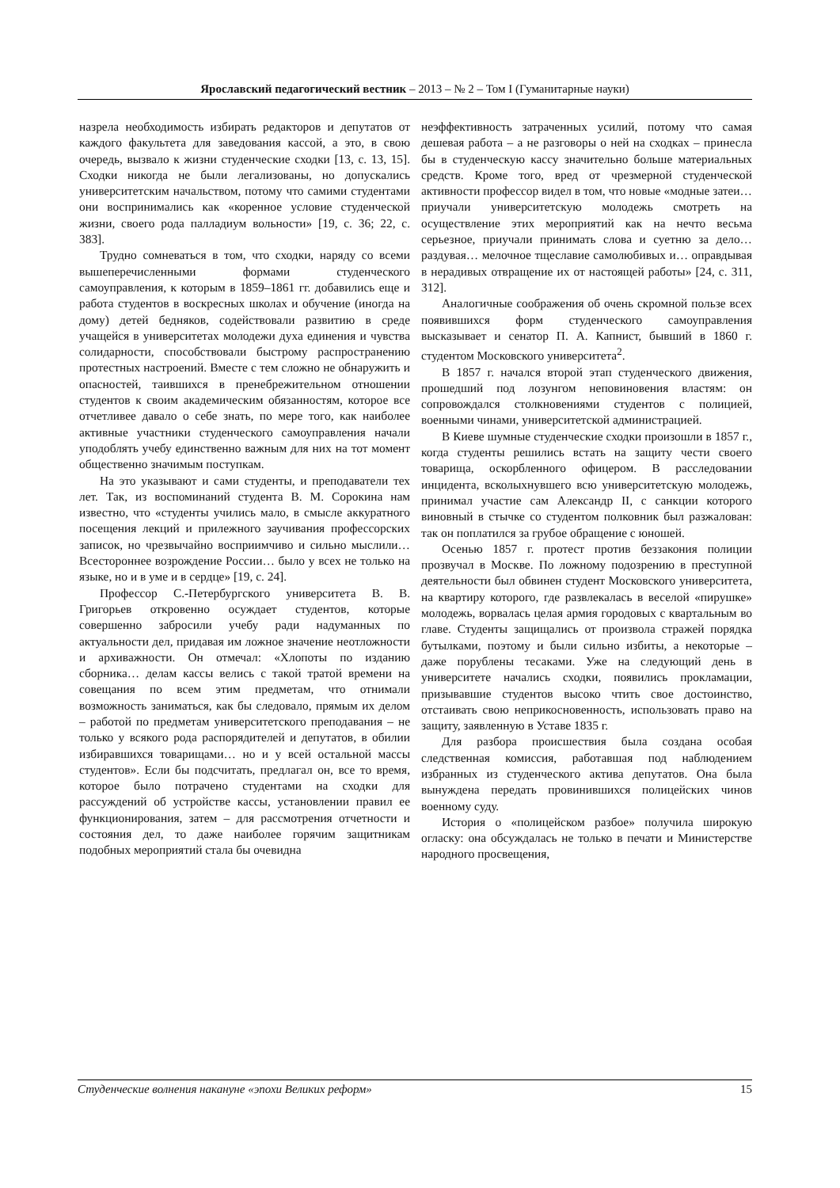Ярославский педагогический вестник – 2013 – № 2 – Том I (Гуманитарные науки)
назрела необходимость избирать редакторов и депутатов от каждого факультета для заведования кассой, а это, в свою очередь, вызвало к жизни студенческие сходки [13, с. 13, 15]. Сходки никогда не были легализованы, но допускались университетским начальством, потому что самими студентами они воспринимались как «коренное условие студенческой жизни, своего рода палладиум вольности» [19, с. 36; 22, с. 383].
Трудно сомневаться в том, что сходки, наряду со всеми вышеперечисленными формами студенческого самоуправления, к которым в 1859–1861 гг. добавились еще и работа студентов в воскресных школах и обучение (иногда на дому) детей бедняков, содействовали развитию в среде учащейся в университетах молодежи духа единения и чувства солидарности, способствовали быстрому распространению протестных настроений. Вместе с тем сложно не обнаружить и опасностей, таившихся в пренебрежительном отношении студентов к своим академическим обязанностям, которое все отчетливее давало о себе знать, по мере того, как наиболее активные участники студенческого самоуправления начали уподоблять учебу единственно важным для них на тот момент общественно значимым поступкам.
На это указывают и сами студенты, и преподаватели тех лет. Так, из воспоминаний студента В. М. Сорокина нам известно, что «студенты учились мало, в смысле аккуратного посещения лекций и прилежного заучивания профессорских записок, но чрезвычайно восприимчиво и сильно мыслили… Всестороннее возрождение России… было у всех не только на языке, но и в уме и в сердце» [19, с. 24].
Профессор С.-Петербургского университета В. В. Григорьев откровенно осуждает студентов, которые совершенно забросили учебу ради надуманных по актуальности дел, придавая им ложное значение неотложности и архиважности. Он отмечал: «Хлопоты по изданию сборника… делам кассы велись с такой тратой времени на совещания по всем этим предметам, что отнимали возможность заниматься, как бы следовало, прямым их делом – работой по предметам университетского преподавания – не только у всякого рода распорядителей и депутатов, в обилии избиравшихся товарищами… но и у всей остальной массы студентов». Если бы подсчитать, предлагал он, все то время, которое было потрачено студентами на сходки для рассуждений об устройстве кассы, установлении правил ее функционирования, затем – для рассмотрения отчетности и состояния дел, то даже наиболее горячим защитникам подобных мероприятий стала бы очевидна
неэффективность затраченных усилий, потому что самая дешевая работа – а не разговоры о ней на сходках – принесла бы в студенческую кассу значительно больше материальных средств. Кроме того, вред от чрезмерной студенческой активности профессор видел в том, что новые «модные затеи… приучали университетскую молодежь смотреть на осуществление этих мероприятий как на нечто весьма серьезное, приучали принимать слова и суетню за дело… раздувая… мелочное тщеславие самолюбивых и… оправдывая в нерадивых отвращение их от настоящей работы» [24, с. 311, 312].
Аналогичные соображения об очень скромной пользе всех появившихся форм студенческого самоуправления высказывает и сенатор П. А. Капнист, бывший в 1860 г. студентом Московского университета<sup>2</sup>.
В 1857 г. начался второй этап студенческого движения, прошедший под лозунгом неповиновения властям: он сопровождался столкновениями студентов с полицией, военными чинами, университетской администрацией.
В Киеве шумные студенческие сходки произошли в 1857 г., когда студенты решились встать на защиту чести своего товарища, оскорбленного офицером. В расследовании инцидента, всколыхнувшего всю университетскую молодежь, принимал участие сам Александр II, с санкции которого виновный в стычке со студентом полковник был разжалован: так он поплатился за грубое обращение с юношей.
Осенью 1857 г. протест против беззакония полиции прозвучал в Москве. По ложному подозрению в преступной деятельности был обвинен студент Московского университета, на квартиру которого, где развлекалась в веселой «пирушке» молодежь, ворвалась целая армия городовых с квартальным во главе. Студенты защищались от произвола стражей порядка бутылками, поэтому и были сильно избиты, а некоторые – даже порублены тесаками. Уже на следующий день в университете начались сходки, появились прокламации, призывавшие студентов высоко чтить свое достоинство, отстаивать свою неприкосновенность, использовать право на защиту, заявленную в Уставе 1835 г.
Для разбора происшествия была создана особая следственная комиссия, работавшая под наблюдением избранных из студенческого актива депутатов. Она была вынуждена передать провинившихся полицейских чинов военному суду.
История о «полицейском разбое» получила широкую огласку: она обсуждалась не только в печати и Министерстве народного просвещения,
Студенческие волнения накануне «эпохи Великих реформ» 15